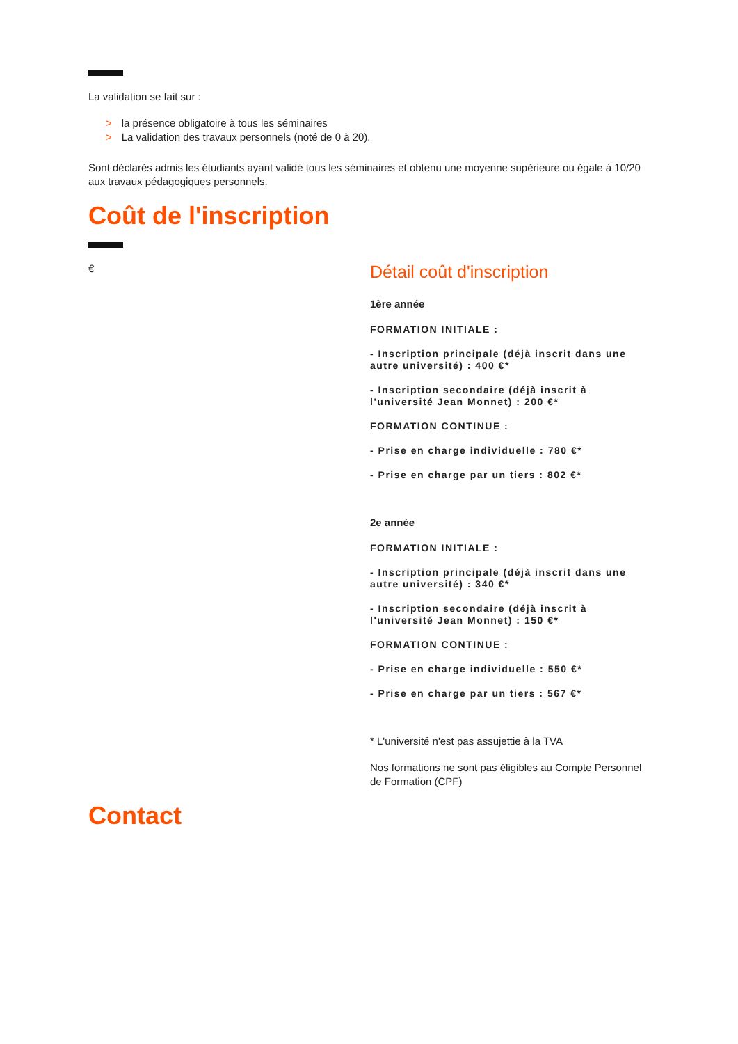La validation se fait sur :
> la présence obligatoire à tous les séminaires
> La validation des travaux personnels (noté de 0 à 20).
Sont déclarés admis les étudiants ayant validé tous les séminaires et obtenu une moyenne supérieure ou égale à 10/20 aux travaux pédagogiques personnels.
Coût de l'inscription
€
Détail coût d'inscription
1ère année
FORMATION INITIALE :
- Inscription principale (déjà inscrit dans une autre université) : 400 €*
- Inscription secondaire (déjà inscrit à l'université Jean Monnet) : 200 €*
FORMATION CONTINUE :
- Prise en charge individuelle : 780 €*
- Prise en charge par un tiers : 802 €*
2e année
FORMATION INITIALE :
- Inscription principale (déjà inscrit dans une autre université) : 340 €*
- Inscription secondaire (déjà inscrit à l'université Jean Monnet) : 150 €*
FORMATION CONTINUE :
- Prise en charge individuelle : 550 €*
- Prise en charge par un tiers : 567 €*
* L'université n'est pas assujettie à la TVA
Nos formations ne sont pas éligibles au Compte Personnel de Formation (CPF)
Contact